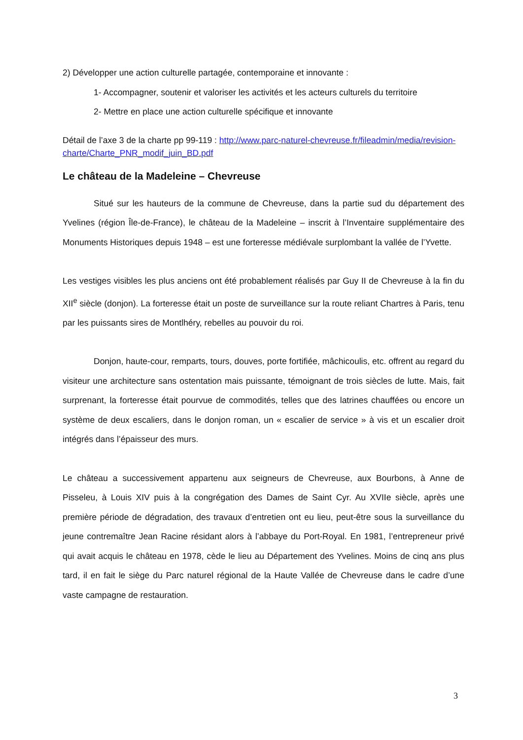2) Développer une action culturelle partagée, contemporaine et innovante :
1- Accompagner, soutenir et valoriser les activités et les acteurs culturels du territoire
2- Mettre en place une action culturelle spécifique et innovante
Détail de l’axe 3 de la charte pp 99-119 : http://www.parc-naturel-chevreuse.fr/fileadmin/media/revision-charte/Charte_PNR_modif_juin_BD.pdf
Le château de la Madeleine – Chevreuse
Situé sur les hauteurs de la commune de Chevreuse, dans la partie sud du département des Yvelines (région Île-de-France), le château de la Madeleine – inscrit à l’Inventaire supplémentaire des Monuments Historiques depuis 1948 – est une forteresse médiévale surplombant la vallée de l’Yvette.
Les vestiges visibles les plus anciens ont été probablement réalisés par Guy II de Chevreuse à la fin du XII<sup>e</sup> siècle (donjon). La forteresse était un poste de surveillance sur la route reliant Chartres à Paris, tenu par les puissants sires de Montlhéry, rebelles au pouvoir du roi.
Donjon, haute-cour, remparts, tours, douves, porte fortifiée, mâchicoulis, etc. offrent au regard du visiteur une architecture sans ostentation mais puissante, témoignant de trois siècles de lutte. Mais, fait surprenant, la forteresse était pourvue de commodités, telles que des latrines chauffées ou encore un système de deux escaliers, dans le donjon roman, un « escalier de service » à vis et un escalier droit intégrés dans l’épaisseur des murs.
Le château a successivement appartenu aux seigneurs de Chevreuse, aux Bourbons, à Anne de Pisseleu, à Louis XIV puis à la congrégation des Dames de Saint Cyr. Au XVIIe siècle, après une première période de dégradation, des travaux d’entretien ont eu lieu, peut-être sous la surveillance du jeune contremaître Jean Racine résidant alors à l’abbaye du Port-Royal. En 1981, l’entrepreneur privé qui avait acquis le château en 1978, cède le lieu au Département des Yvelines. Moins de cinq ans plus tard, il en fait le siège du Parc naturel régional de la Haute Vallée de Chevreuse dans le cadre d’une vaste campagne de restauration.
3